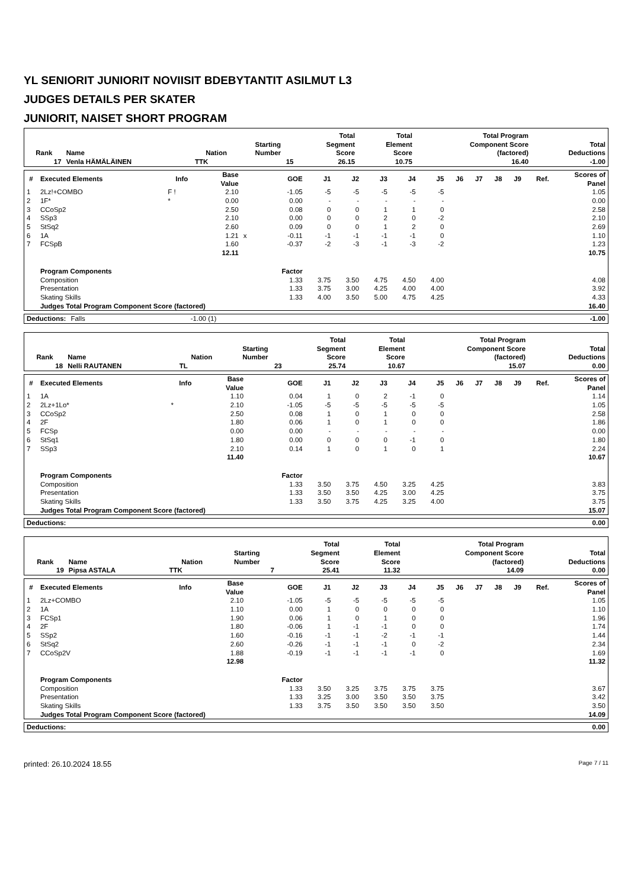YL SENIORIT JUNIORIT NOVIISIT BDEBYTANTIT ASILMUT L3
JUDGES DETAILS PER SKATER
JUNIORIT, NAISET SHORT PROGRAM
| Rank | Name | Nation | Starting Number | Total Segment Score | Total Element Score | Total Program Component Score (factored) | Total Deductions |
| --- | --- | --- | --- | --- | --- | --- | --- |
| 17 | Venla HÄMÄLÄINEN | TTK | 15 | 26.15 | 10.75 | 16.40 | -1.00 |
| # | Executed Elements | Info | Base Value | | GOE | J1 | J2 | J3 | J4 | J5 | J6 | J7 | J8 | J9 | Ref. | Scores of Panel |
| --- | --- | --- | --- | --- | --- | --- | --- | --- | --- | --- | --- | --- | --- | --- | --- | --- |
| 1 | 2Lz!+COMBO | F ! | 2.10 | | -1.05 | -5 | -5 | -5 | -5 | -5 | | | | | | 1.05 |
| 2 | 1F* | * | 0.00 | | 0.00 | - | - | - | - | - | | | | | | 0.00 |
| 3 | CCoSp2 | | 2.50 | | 0.08 | 0 | 0 | 1 | 1 | 0 | | | | | | 2.58 |
| 4 | SSp3 | | 2.10 | | 0.00 | 0 | 0 | 2 | 0 | -2 | | | | | | 2.10 |
| 5 | StSq2 | | 2.60 | | 0.09 | 0 | 0 | 1 | 2 | 0 | | | | | | 2.69 |
| 6 | 1A | | 1.21 | x | -0.11 | -1 | -1 | -1 | -1 | 0 | | | | | | 1.10 |
| 7 | FCSpB | | 1.60 | | -0.37 | -2 | -3 | -1 | -3 | -2 | | | | | | 1.23 |
| | | | 12.11 | | | | | | | | | | | | | 10.75 |
| | Program Components | | | | Factor | | | | | | | | | | | |
| | Composition | | | | 1.33 | 3.75 | 3.50 | 4.75 | 4.50 | 4.00 | | | | | | 4.08 |
| | Presentation | | | | 1.33 | 3.75 | 3.00 | 4.25 | 4.00 | 4.00 | | | | | | 3.92 |
| | Skating Skills | | | | 1.33 | 4.00 | 3.50 | 5.00 | 4.75 | 4.25 | | | | | | 4.33 |
| | Judges Total Program Component Score (factored) | | | | | | | | | | | | | | | 16.40 |
| Deductions: | Falls | -1.00 (1) | | -1.00 |
| Rank | Name | Nation | Starting Number | Total Segment Score | Total Element Score | Total Program Component Score (factored) | Total Deductions |
| --- | --- | --- | --- | --- | --- | --- | --- |
| 18 | Nelli RAUTANEN | TL | 23 | 25.74 | 10.67 | 15.07 | 0.00 |
| # | Executed Elements | Info | Base Value | | GOE | J1 | J2 | J3 | J4 | J5 | J6 | J7 | J8 | J9 | Ref. | Scores of Panel |
| --- | --- | --- | --- | --- | --- | --- | --- | --- | --- | --- | --- | --- | --- | --- | --- | --- |
| 1 | 1A | | 1.10 | | 0.04 | 1 | 0 | 2 | -1 | 0 | | | | | | 1.14 |
| 2 | 2Lz+1Lo* | * | 2.10 | | -1.05 | -5 | -5 | -5 | -5 | -5 | | | | | | 1.05 |
| 3 | CCoSp2 | | 2.50 | | 0.08 | 1 | 0 | 1 | 0 | 0 | | | | | | 2.58 |
| 4 | 2F | | 1.80 | | 0.06 | 1 | 0 | 1 | 0 | 0 | | | | | | 1.86 |
| 5 | FCSp | | 0.00 | | 0.00 | - | - | - | - | - | | | | | | 0.00 |
| 6 | StSq1 | | 1.80 | | 0.00 | 0 | 0 | 0 | -1 | 0 | | | | | | 1.80 |
| 7 | SSp3 | | 2.10 | | 0.14 | 1 | 0 | 1 | 0 | 1 | | | | | | 2.24 |
| | | | 11.40 | | | | | | | | | | | | | 10.67 |
| | Program Components | | | | Factor | | | | | | | | | | | |
| | Composition | | | | 1.33 | 3.50 | 3.75 | 4.50 | 3.25 | 4.25 | | | | | | 3.83 |
| | Presentation | | | | 1.33 | 3.50 | 3.50 | 4.25 | 3.00 | 4.25 | | | | | | 3.75 |
| | Skating Skills | | | | 1.33 | 3.50 | 3.75 | 4.25 | 3.25 | 4.00 | | | | | | 3.75 |
| | Judges Total Program Component Score (factored) | | | | | | | | | | | | | | | 15.07 |
| Deductions: | | 0.00 |
| Rank | Name | Nation | Starting Number | Total Segment Score | Total Element Score | Total Program Component Score (factored) | Total Deductions |
| --- | --- | --- | --- | --- | --- | --- | --- |
| 19 | Pipsa ASTALA | TTK | 7 | 25.41 | 11.32 | 14.09 | 0.00 |
| # | Executed Elements | Info | Base Value | | GOE | J1 | J2 | J3 | J4 | J5 | J6 | J7 | J8 | J9 | Ref. | Scores of Panel |
| --- | --- | --- | --- | --- | --- | --- | --- | --- | --- | --- | --- | --- | --- | --- | --- | --- |
| 1 | 2Lz+COMBO | | 2.10 | | -1.05 | -5 | -5 | -5 | -5 | -5 | | | | | | 1.05 |
| 2 | 1A | | 1.10 | | 0.00 | 1 | 0 | 0 | 0 | 0 | | | | | | 1.10 |
| 3 | FCSp1 | | 1.90 | | 0.06 | 1 | 0 | 1 | 0 | 0 | | | | | | 1.96 |
| 4 | 2F | | 1.80 | | -0.06 | 1 | -1 | -1 | 0 | 0 | | | | | | 1.74 |
| 5 | SSp2 | | 1.60 | | -0.16 | -1 | -1 | -2 | -1 | -1 | | | | | | 1.44 |
| 6 | StSq2 | | 2.60 | | -0.26 | -1 | -1 | -1 | 0 | -2 | | | | | | 2.34 |
| 7 | CCoSp2V | | 1.88 | | -0.19 | -1 | -1 | -1 | -1 | 0 | | | | | | 1.69 |
| | | | 12.98 | | | | | | | | | | | | | 11.32 |
| | Program Components | | | | Factor | | | | | | | | | | | |
| | Composition | | | | 1.33 | 3.50 | 3.25 | 3.75 | 3.75 | 3.75 | | | | | | 3.67 |
| | Presentation | | | | 1.33 | 3.25 | 3.00 | 3.50 | 3.50 | 3.75 | | | | | | 3.42 |
| | Skating Skills | | | | 1.33 | 3.75 | 3.50 | 3.50 | 3.50 | 3.50 | | | | | | 3.50 |
| | Judges Total Program Component Score (factored) | | | | | | | | | | | | | | | 14.09 |
| Deductions: | | 0.00 |
printed: 26.10.2024 18.55 Page 7 / 11